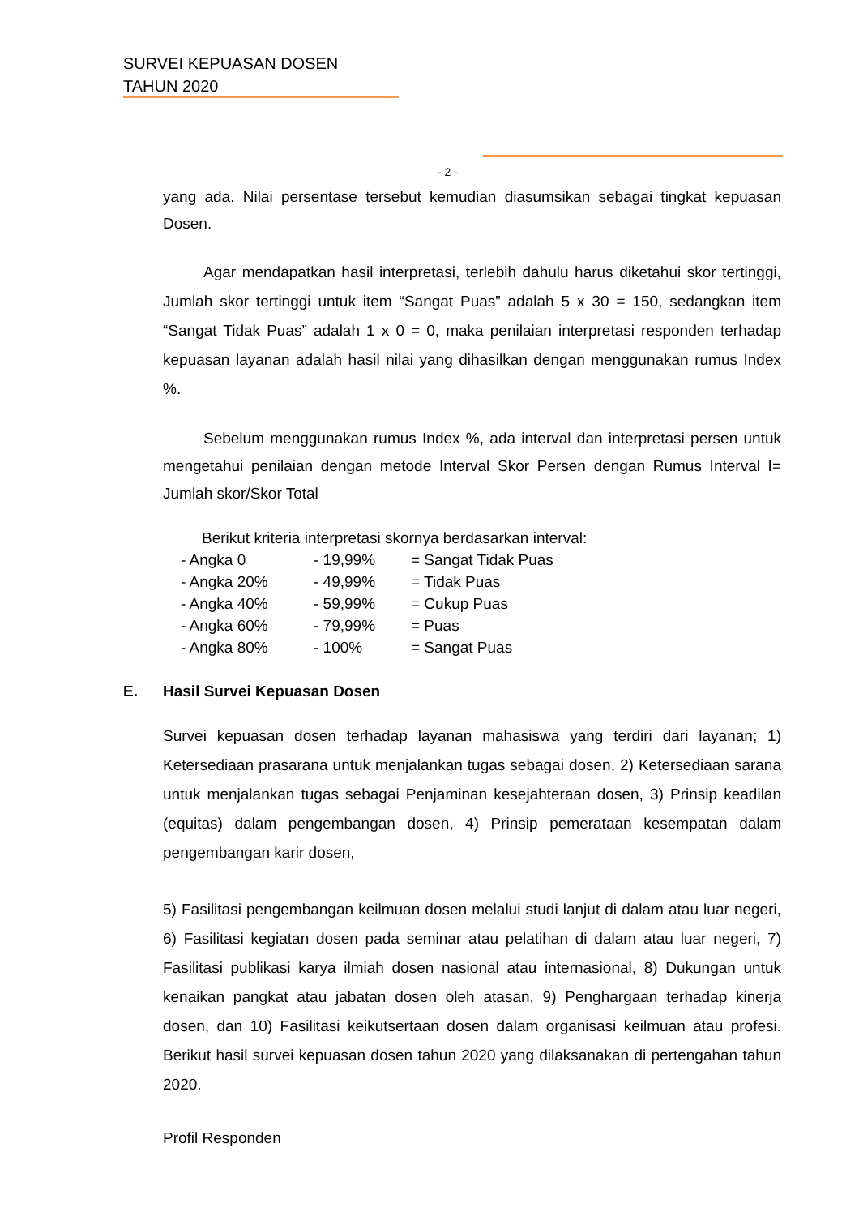SURVEI KEPUASAN DOSEN
TAHUN 2020
- 2 -
yang ada. Nilai persentase tersebut kemudian diasumsikan sebagai tingkat kepuasan Dosen.
Agar mendapatkan hasil interpretasi, terlebih dahulu harus diketahui skor tertinggi, Jumlah skor tertinggi untuk item “Sangat Puas” adalah 5 x 30 = 150, sedangkan item “Sangat Tidak Puas” adalah 1 x 0 = 0, maka penilaian interpretasi responden terhadap kepuasan layanan adalah hasil nilai yang dihasilkan dengan menggunakan rumus Index %.
Sebelum menggunakan rumus Index %, ada interval dan interpretasi persen untuk mengetahui penilaian dengan metode Interval Skor Persen dengan Rumus Interval I= Jumlah skor/Skor Total
Berikut kriteria interpretasi skornya berdasarkan interval:
- Angka 0 - 19,99% = Sangat Tidak Puas
- Angka 20% - 49,99% = Tidak Puas
- Angka 40% - 59,99% = Cukup Puas
- Angka 60% - 79,99% = Puas
- Angka 80% - 100% = Sangat Puas
E. Hasil Survei Kepuasan Dosen
Survei kepuasan dosen terhadap layanan mahasiswa yang terdiri dari layanan; 1) Ketersediaan prasarana untuk menjalankan tugas sebagai dosen, 2) Ketersediaan sarana untuk menjalankan tugas sebagai Penjaminan kesejahteraan dosen, 3) Prinsip keadilan (equitas) dalam pengembangan dosen, 4) Prinsip pemerataan kesempatan dalam pengembangan karir dosen,
5) Fasilitasi pengembangan keilmuan dosen melalui studi lanjut di dalam atau luar negeri, 6) Fasilitasi kegiatan dosen pada seminar atau pelatihan di dalam atau luar negeri, 7) Fasilitasi publikasi karya ilmiah dosen nasional atau internasional, 8) Dukungan untuk kenaikan pangkat atau jabatan dosen oleh atasan, 9) Penghargaan terhadap kinerja dosen, dan 10) Fasilitasi keikutsertaan dosen dalam organisasi keilmuan atau profesi. Berikut hasil survei kepuasan dosen tahun 2020 yang dilaksanakan di pertengahan tahun 2020.
Profil Responden